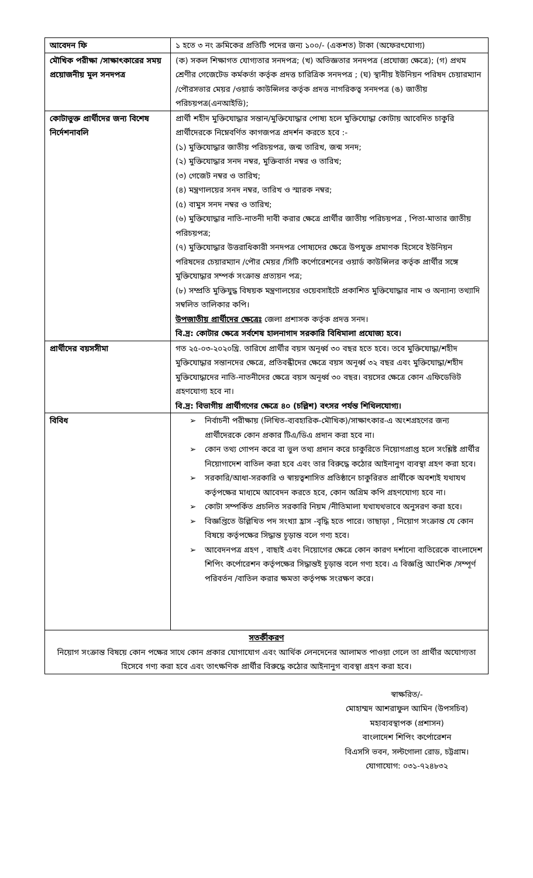| আবেদন ফি | ১ হতে ৩ নং ক্রমিকের প্রতিটি পদের জন্য ১০০/- (একশত) টাকা (অফেরৎযোগ্য) |
| মৌখিক পরীক্ষা /সাক্ষাৎকারের সময় প্রয়োজনীয় মূল সনদপত্র | (ক) সকল শিক্ষাগত যোগ্যতার সনদপত্র; (খ) অভিজ্ঞতার সনদপত্র (প্রযোজ্য ক্ষেত্রে); (গ) প্রথম শ্রেণীর গেজেটেড কর্মকর্তা কর্তৃক প্রদত্ত চারিত্রিক সনদপত্র ; (ঘ) স্থানীয় ইউনিয়ন পরিষদ চেয়ারম্যান /পৌরসভার মেয়র /ওয়ার্ড কাউন্সিলর কর্তৃক প্রদত্ত নাগরিকত্ব সনদপত্র (ঙ) জাতীয় পরিচয়পত্র(এনআইডি); |
| কোটাভুক্ত প্রার্থীদের জন্য বিশেষ নির্দেশনাবলি | প্রার্থী শহীদ মুক্তিযোদ্ধার সন্তান/মুক্তিযোদ্ধার পোষ্য হলে মুক্তিযোদ্ধা কোটায় আবেদিত চাকুরি প্রার্থীদেরকে নিম্নেবর্ণিত কাগজপত্র প্রদর্শন করতে হবে :- (১) মুক্তিযোদ্ধার জাতীয় পরিচয়পত্র, জন্ম তারিখ, জন্ম সনদ; (২) মুক্তিযোদ্ধার সনদ নম্বর, মুক্তিবার্তা নম্বর ও তারিখ; (৩) গেজেট নম্বর ও তারিখ; (৪) মন্ত্রণালয়ের সনদ নম্বর, তারিখ ও স্মারক নম্বর; (৫) বামুস সনদ নম্বর ও তারিখ; (৬) মুক্তিযোদ্ধার নাতি-নাতনী দাবী করার ক্ষেত্রে প্রার্থীর জাতীয় পরিচয়পত্র , পিতা-মাতার জাতীয় পরিচয়পত্র; (৭) মুক্তিযোদ্ধার উত্তরাধিকারী সনদপত্র পোষ্যদের ক্ষেত্রে উপযুক্ত প্রমাণক হিসেবে ইউনিয়ন পরিষদের চেয়ারম্যান /পৌর মেয়র /সিটি কর্পোরেশনের ওয়ার্ড কাউন্সিলর কর্তৃক প্রার্থীর সঙ্গে মুক্তিযোদ্ধার সম্পর্ক সংক্রান্ত প্রত্যয়ন পত্র; (৮) সম্প্রতি মুক্তিযুদ্ধ বিষয়ক মন্ত্রণালয়ের ওয়েবসাইটে প্রকাশিত মুক্তিযোদ্ধার নাম ও অন্যান্য তথ্যাদি সম্বলিত তালিকার কপি। উপজাতীয় প্রার্থীদের ক্ষেত্রেঃ জেলা প্রশাসক কর্তৃক প্রদত্ত সনদ। বি.দ্র: কোটার ক্ষেত্রে সর্বশেষ হালনাগাদ সরকারি বিধিমালা প্রযোজ্য হবে। |
| প্রার্থীদের বয়সসীমা | গত ২৫-০৩-২০২০খ্রি. তারিখে প্রার্থীর বয়স অনূর্ধ্ব ৩০ বছর হতে হবে। তবে মুক্তিযোদ্ধা/শহীদ মুক্তিযোদ্ধার সন্তানদের ক্ষেত্রে, প্রতিবন্ধীদের ক্ষেত্রে বয়স অনূর্ধ্ব ৩২ বছর এবং মুক্তিযোদ্ধা/শহীদ মুক্তিযোদ্ধাদের নাতি-নাতনীদের ক্ষেত্রে বয়স অনূর্ধ্ব ৩০ বছর। বয়সের ক্ষেত্রে কোন এফিডেভিট গ্রহণযোগ্য হবে না। বি.দ্র: বিভাগীয় প্রার্থীগণের ক্ষেত্রে ৪০ (চল্লিশ) বৎসর পর্যন্ত শিথিলযোগ্য। |
| বিবিধ | ➢ নির্বাচনী পরীক্ষায় (লিখিত-ব্যবহারিক-মৌখিক)/সাক্ষাৎকার-এ অংশগ্রহণের জন্য প্রার্থীদেরকে কোন প্রকার টিএ/ডিএ প্রদান করা হবে না। ➢ কোন তথ্য গোপন করে বা ভুল তথ্য প্রদান করে চাকুরিতে নিয়োগপ্রাপ্ত হলে সংশ্লিষ্ট প্রার্থীর নিয়োগাদেশ বাতিল করা হবে এবং তার বিরুদ্ধে কঠোর আইনানুগ ব্যবস্থা গ্রহণ করা হবে। ➢ সরকারি/আধা-সরকারি ও স্বায়ত্বশাসিত প্রতিষ্ঠানে চাকুরিরত প্রার্থীকে অবশ্যই যথাযথ কর্তৃপক্ষের মাধ্যমে আবেদন করতে হবে, কোন অগ্রিম কপি গ্রহণযোগ্য হবে না। ➢ কোটা সম্পর্কিত প্রচলিত সরকারি নিয়ম /নীতিমালা যথাযথভাবে অনুসরণ করা হবে। ➢ বিজ্ঞপ্তিতে উল্লিখিত পদ সংখ্যা হ্রাস -বৃদ্ধি হতে পারে। তাছাড়া , নিয়োগ সংক্রান্ত যে কোন বিষয়ে কর্তৃপক্ষের সিদ্ধান্ত চূড়ান্ত বলে গণ্য হবে। ➢ আবেদনপত্র গ্রহণ , বাছাই এবং নিয়োগের ক্ষেত্রে কোন কারণ দর্শানো ব্যতিরেকে বাংলাদেশ শিপিং কর্পোরেশন কর্তৃপক্ষের সিদ্ধান্তই চূড়ান্ত বলে গণ্য হবে। এ বিজ্ঞপ্তি আংশিক /সম্পূর্ণ পরিবর্তন /বাতিল করার ক্ষমতা কর্তৃপক্ষ সংরক্ষণ করে। |
| সতর্কীকরণ নিয়োগ সংক্রান্ত বিষয়ে কোন পক্ষের সাথে কোন প্রকার যোগাযোগ এবং আর্থিক লেনদেনের আলামত পাওয়া গেলে তা প্রার্থীর অযোগ্যতা হিসেবে গণ্য করা হবে এবং তাৎক্ষণিক প্রার্থীর বিরুদ্ধে কঠোর আইনানুগ ব্যবস্থা গ্রহণ করা হবে। | |
স্বাক্ষরিত/-
মোহাম্মদ আশরাফুল আমিন (উপসচিব)
মহাব্যবস্থাপক (প্রশাসন)
বাংলাদেশ শিপিং কর্পোরেশন
বিএসসি ভবন, সল্টগোলা রোড, চট্টগ্রাম।
যোগাযোগ: ০৩১-৭২৪৮৩২